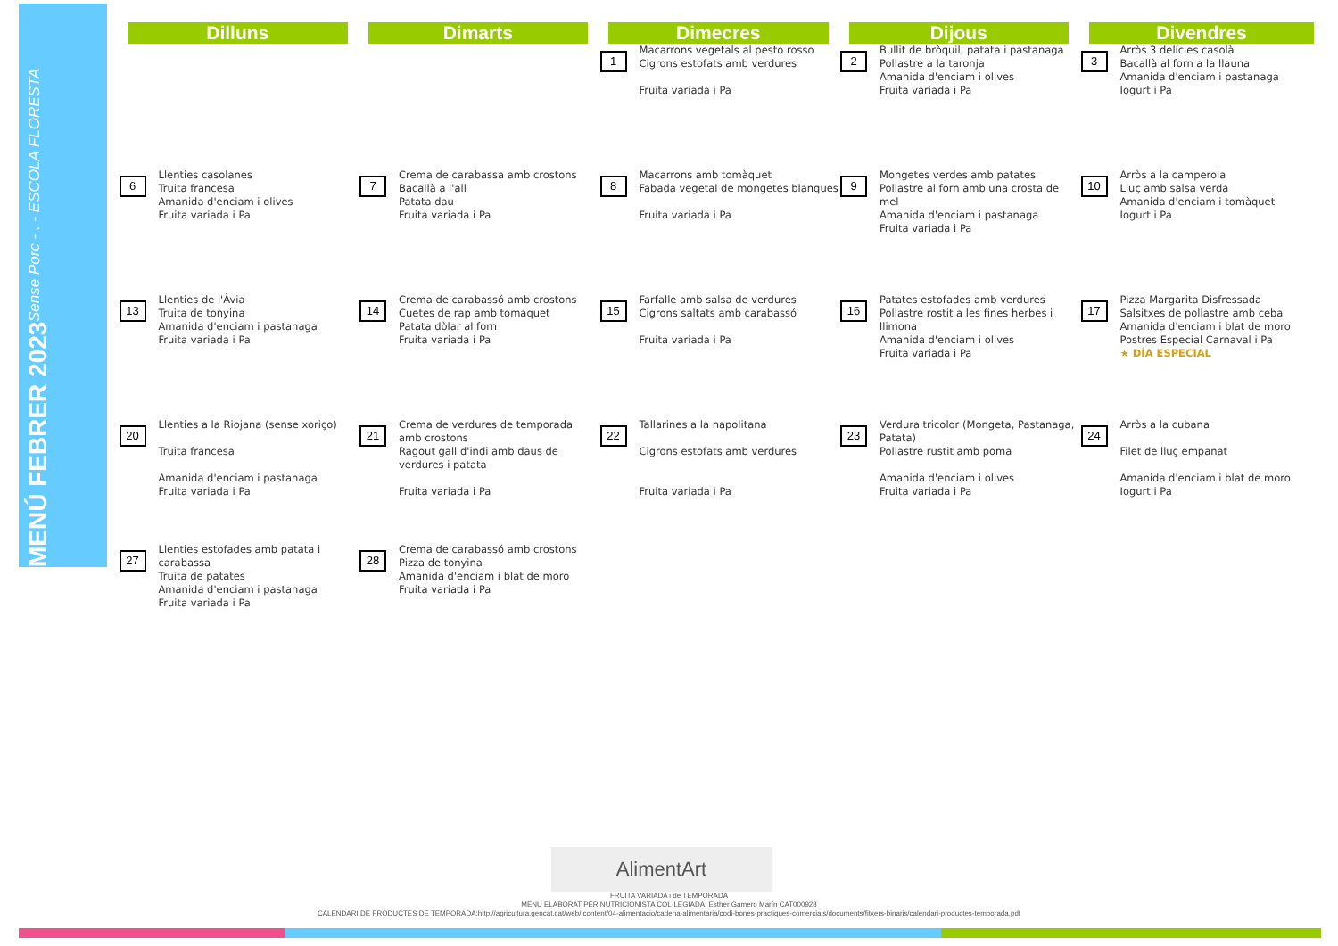MENÚ FEBRER 2023 Sense Porc - . - ESCOLA FLORESTA
| Dilluns | Dimarts | Dimecres | Dijous | Divendres |
| --- | --- | --- | --- | --- |
| | | 1 Macarrons vegetals al pesto rosso Cigrons estofats amb verdures Fruita variada i Pa | 2 Bullit de bròquil, patata i pastanaga Pollastre a la taronja Amanida d'enciam i olives Fruita variada i Pa | 3 Arròs 3 delícies casolà Bacallà al forn a la llauna Amanida d'enciam i pastanaga Iogurt i Pa |
| 6 Llenties casolanes Truita francesa Amanida d'enciam i olives Fruita variada i Pa | 7 Crema de carabassa amb crostons Bacallà a l'all Patata dau Fruita variada i Pa | 8 Macarrons amb tomàquet Fabada vegetal de mongetes blanques Fruita variada i Pa | 9 Mongetes verdes amb patates Pollastre al forn amb una crosta de mel Amanida d'enciam i pastanaga Fruita variada i Pa | 10 Arròs a la camperola Lluç amb salsa verda Amanida d'enciam i tomàquet Iogurt i Pa |
| 13 Llenties de l'Àvia Truita de tonyina Amanida d'enciam i pastanaga Fruita variada i Pa | 14 Crema de carabassó amb crostons Cuetes de rap amb tomaquet Patata dòlar al forn Fruita variada i Pa | 15 Farfalle amb salsa de verdures Cigrons saltats amb carabassó Fruita variada i Pa | 16 Patates estofades amb verdures Pollastre rostit a les fines herbes i llimona Amanida d'enciam i olives Fruita variada i Pa | 17 Pizza Margarita Disfressada Salsitxes de pollastre amb ceba Amanida d'enciam i blat de moro Postres Especial Carnaval i Pa ★ DÍA ESPECIAL |
| 20 Llenties a la Riojana (sense xoriço) Truita francesa Amanida d'enciam i pastanaga Fruita variada i Pa | 21 Crema de verdures de temporada amb crostons Ragout gall d'indi amb daus de verdures i patata Fruita variada i Pa | 22 Tallarines a la napolitana Cigrons estofats amb verdures Fruita variada i Pa | 23 Verdura tricolor (Mongeta, Pastanaga, Patata) Pollastre rustit amb poma Amanida d'enciam i olives Fruita variada i Pa | 24 Arròs a la cubana Filet de lluç empanat Amanida d'enciam i blat de moro Iogurt i Pa |
| 27 Llenties estofades amb patata i carabassa Truita de patates Amanida d'enciam i pastanaga Fruita variada i Pa | 28 Crema de carabassó amb crostons Pizza de tonyina Amanida d'enciam i blat de moro Fruita variada i Pa | | | |
AlimentArt
FRUITA VARIADA i de TEMPORADA
MENÚ ELABORAT PER NUTRICIONISTA COL·LEGIADA: Esther Gamero Marín CAT000928
CALENDARI DE PRODUCTES DE TEMPORADA:http://agricultura.gencat.cat/web/.content/04-alimentacio/cadena-alimentaria/codi-bones-practiques-comercials/documents/fitxers-binaris/calendari-productes-temporada.pdf